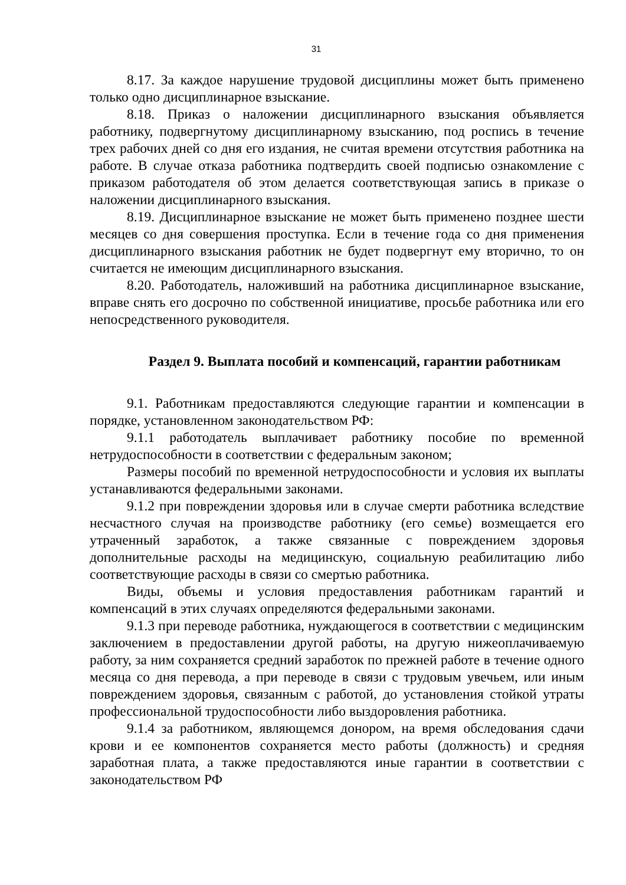31
8.17. За каждое нарушение трудовой дисциплины может быть применено только одно дисциплинарное взыскание.
8.18. Приказ о наложении дисциплинарного взыскания объявляется работнику, подвергнутому дисциплинарному взысканию, под роспись в течение трех рабочих дней со дня его издания, не считая времени отсутствия работника на работе. В случае отказа работника подтвердить своей подписью ознакомление с приказом работодателя об этом делается соответствующая запись в приказе о наложении дисциплинарного взыскания.
8.19. Дисциплинарное взыскание не может быть применено позднее шести месяцев со дня совершения проступка. Если в течение года со дня применения дисциплинарного взыскания работник не будет подвергнут ему вторично, то он считается не имеющим дисциплинарного взыскания.
8.20. Работодатель, наложивший на работника дисциплинарное взыскание, вправе снять его досрочно по собственной инициативе, просьбе работника или его непосредственного руководителя.
Раздел 9. Выплата пособий и компенсаций, гарантии работникам
9.1. Работникам предоставляются следующие гарантии и компенсации в порядке, установленном законодательством РФ:
9.1.1 работодатель выплачивает работнику пособие по временной нетрудоспособности в соответствии с федеральным законом;
Размеры пособий по временной нетрудоспособности и условия их выплаты устанавливаются федеральными законами.
9.1.2 при повреждении здоровья или в случае смерти работника вследствие несчастного случая на производстве работнику (его семье) возмещается его утраченный заработок, а также связанные с повреждением здоровья дополнительные расходы на медицинскую, социальную реабилитацию либо соответствующие расходы в связи со смертью работника.
Виды, объемы и условия предоставления работникам гарантий и компенсаций в этих случаях определяются федеральными законами.
9.1.3 при переводе работника, нуждающегося в соответствии с медицинским заключением в предоставлении другой работы, на другую нижеоплачиваемую работу, за ним сохраняется средний заработок по прежней работе в течение одного месяца со дня перевода, а при переводе в связи с трудовым увечьем, или иным повреждением здоровья, связанным с работой, до установления стойкой утраты профессиональной трудоспособности либо выздоровления работника.
9.1.4 за работником, являющемся донором, на время обследования сдачи крови и ее компонентов сохраняется место работы (должность) и средняя заработная плата, а также предоставляются иные гарантии в соответствии с законодательством РФ